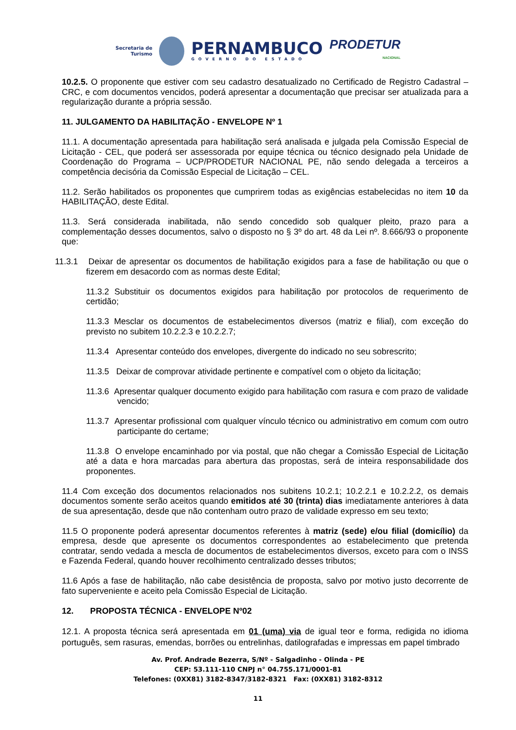Secretaria de
Turismo
PERNAMBUCO
GOVERNO DO ESTADO
PRODETUR
NACIONAL
10.2.5. O proponente que estiver com seu cadastro desatualizado no Certificado de Registro Cadastral – CRC, e com documentos vencidos, poderá apresentar a documentação que precisar ser atualizada para a regularização durante a própria sessão.
11. JULGAMENTO DA HABILITAÇÃO - ENVELOPE Nº 1
11.1. A documentação apresentada para habilitação será analisada e julgada pela Comissão Especial de Licitação - CEL, que poderá ser assessorada por equipe técnica ou técnico designado pela Unidade de Coordenação do Programa – UCP/PRODETUR NACIONAL PE, não sendo delegada a terceiros a competência decisória da Comissão Especial de Licitação – CEL.
11.2. Serão habilitados os proponentes que cumprirem todas as exigências estabelecidas no item 10 da HABILITAÇÃO, deste Edital.
11.3. Será considerada inabilitada, não sendo concedido sob qualquer pleito, prazo para a complementação desses documentos, salvo o disposto no § 3º do art. 48 da Lei nº. 8.666/93 o proponente que:
11.3.1 Deixar de apresentar os documentos de habilitação exigidos para a fase de habilitação ou que o fizerem em desacordo com as normas deste Edital;
11.3.2 Substituir os documentos exigidos para habilitação por protocolos de requerimento de certidão;
11.3.3 Mesclar os documentos de estabelecimentos diversos (matriz e filial), com exceção do previsto no subitem 10.2.2.3 e 10.2.2.7;
11.3.4 Apresentar conteúdo dos envelopes, divergente do indicado no seu sobrescrito;
11.3.5 Deixar de comprovar atividade pertinente e compatível com o objeto da licitação;
11.3.6 Apresentar qualquer documento exigido para habilitação com rasura e com prazo de validade vencido;
11.3.7 Apresentar profissional com qualquer vínculo técnico ou administrativo em comum com outro participante do certame;
11.3.8 O envelope encaminhado por via postal, que não chegar a Comissão Especial de Licitação até a data e hora marcadas para abertura das propostas, será de inteira responsabilidade dos proponentes.
11.4 Com exceção dos documentos relacionados nos subitens 10.2.1; 10.2.2.1 e 10.2.2.2, os demais documentos somente serão aceitos quando emitidos até 30 (trinta) dias imediatamente anteriores à data de sua apresentação, desde que não contenham outro prazo de validade expresso em seu texto;
11.5 O proponente poderá apresentar documentos referentes à matriz (sede) e/ou filial (domicílio) da empresa, desde que apresente os documentos correspondentes ao estabelecimento que pretenda contratar, sendo vedada a mescla de documentos de estabelecimentos diversos, exceto para com o INSS e Fazenda Federal, quando houver recolhimento centralizado desses tributos;
11.6 Após a fase de habilitação, não cabe desistência de proposta, salvo por motivo justo decorrente de fato superveniente e aceito pela Comissão Especial de Licitação.
12. PROPOSTA TÉCNICA - ENVELOPE Nº02
12.1. A proposta técnica será apresentada em 01 (uma) via de igual teor e forma, redigida no idioma português, sem rasuras, emendas, borrões ou entrelinhas, datilografadas e impressas em papel timbrado
Av. Prof. Andrade Bezerra, S/Nº - Salgadinho - Olinda - PE
CEP: 53.111-110 CNPJ n° 04.755.171/0001-81
Telefones: (0XX81) 3182-8347/3182-8321 Fax: (0XX81) 3182-8312
11